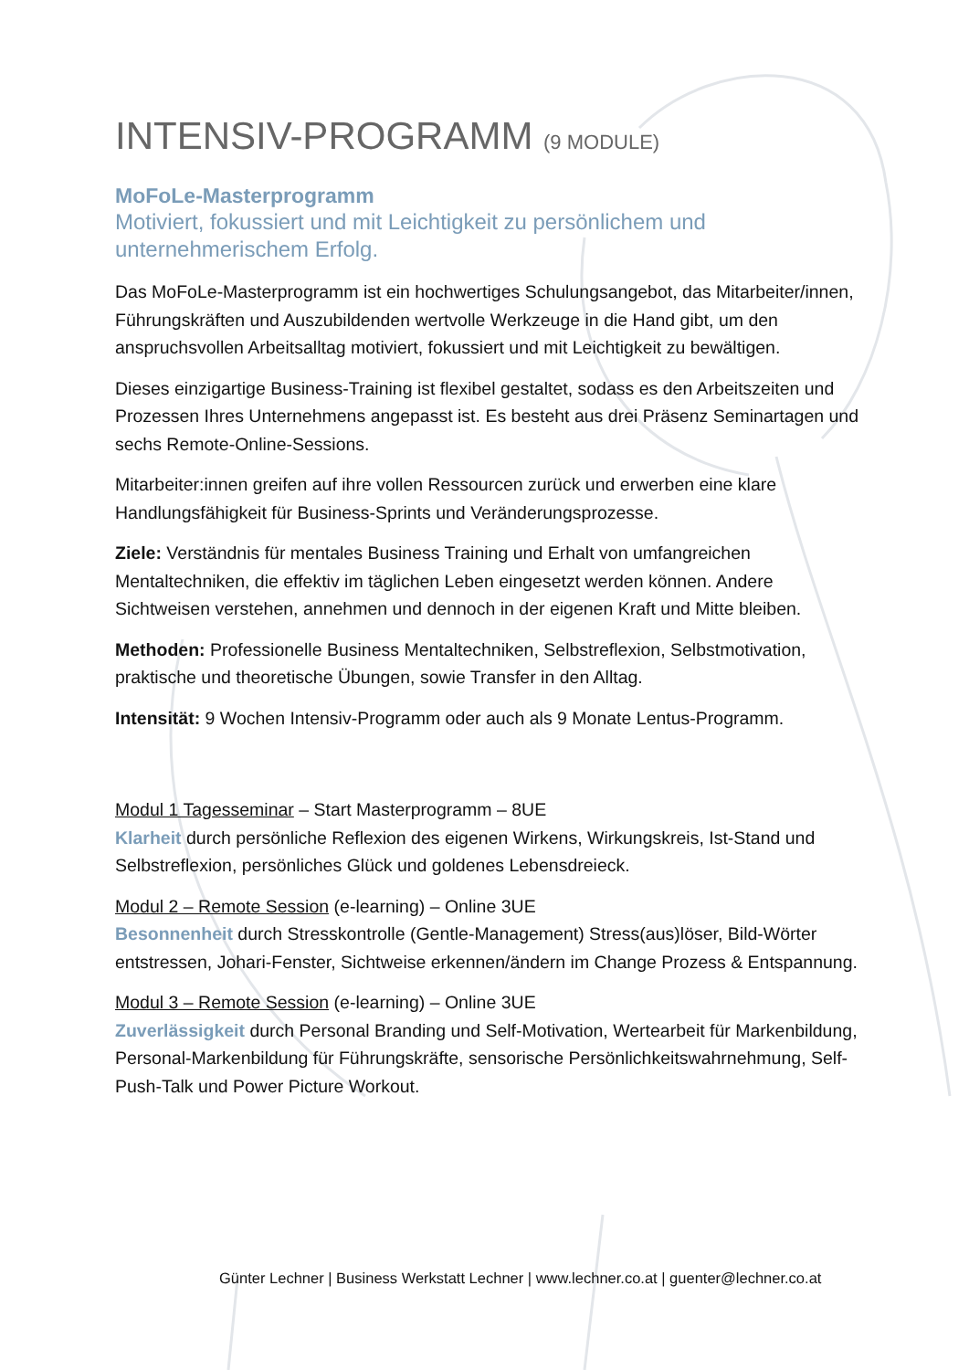INTENSIV-PROGRAMM (9 MODULE)
MoFoLe-Masterprogramm
Motiviert, fokussiert und mit Leichtigkeit zu persönlichem und unternehmerischem Erfolg.
Das MoFoLe-Masterprogramm ist ein hochwertiges Schulungsangebot, das Mitarbeiter/innen, Führungskräften und Auszubildenden wertvolle Werkzeuge in die Hand gibt, um den anspruchsvollen Arbeitsalltag motiviert, fokussiert und mit Leichtigkeit zu bewältigen.
Dieses einzigartige Business-Training ist flexibel gestaltet, sodass es den Arbeitszeiten und Prozessen Ihres Unternehmens angepasst ist. Es besteht aus drei Präsenz Seminartagen und sechs Remote-Online-Sessions.
Mitarbeiter:innen greifen auf ihre vollen Ressourcen zurück und erwerben eine klare Handlungsfähigkeit für Business-Sprints und Veränderungsprozesse.
Ziele: Verständnis für mentales Business Training und Erhalt von umfangreichen Mentaltechniken, die effektiv im täglichen Leben eingesetzt werden können. Andere Sichtweisen verstehen, annehmen und dennoch in der eigenen Kraft und Mitte bleiben.
Methoden: Professionelle Business Mentaltechniken, Selbstreflexion, Selbstmotivation, praktische und theoretische Übungen, sowie Transfer in den Alltag.
Intensität: 9 Wochen Intensiv-Programm oder auch als 9 Monate Lentus-Programm.
Modul 1 Tagesseminar – Start Masterprogramm – 8UE
Klarheit durch persönliche Reflexion des eigenen Wirkens, Wirkungskreis, Ist-Stand und Selbstreflexion, persönliches Glück und goldenes Lebensdreieck.
Modul 2 – Remote Session (e-learning) – Online 3UE
Besonnenheit durch Stresskontrolle (Gentle-Management) Stress(aus)löser, Bild-Wörter entstressen, Johari-Fenster, Sichtweise erkennen/ändern im Change Prozess & Entspannung.
Modul 3 – Remote Session (e-learning) – Online 3UE
Zuverlässigkeit durch Personal Branding und Self-Motivation, Wertearbeit für Markenbildung, Personal-Markenbildung für Führungskräfte, sensorische Persönlichkeitswahrnehmung, Self-Push-Talk und Power Picture Workout.
Günter Lechner | Business Werkstatt Lechner | www.lechner.co.at | guenter@lechner.co.at